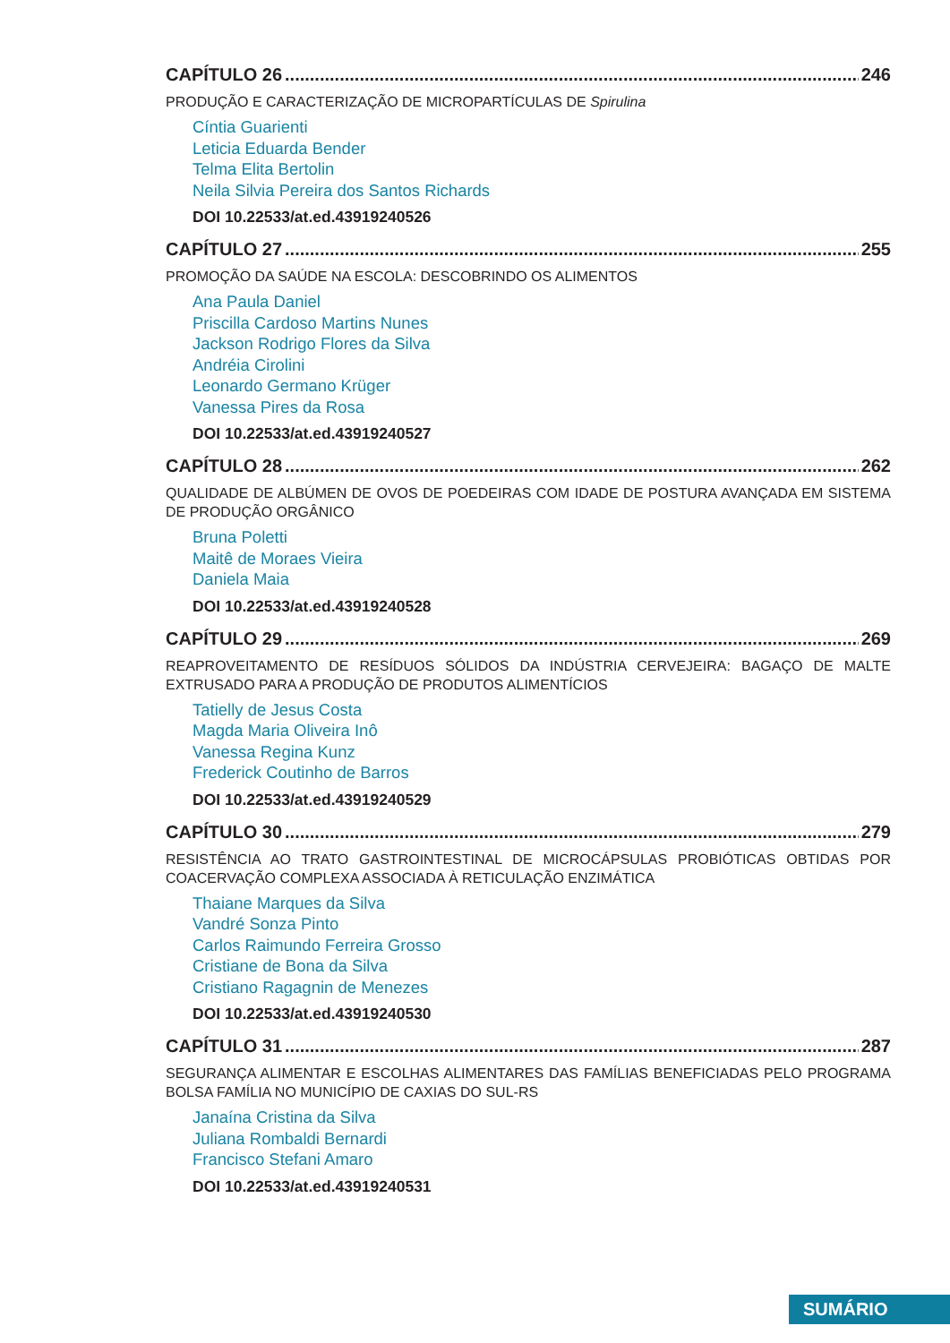CAPÍTULO 26 246
PRODUÇÃO E CARACTERIZAÇÃO DE MICROPARTÍCULAS DE Spirulina
Cíntia Guarienti
Leticia Eduarda Bender
Telma Elita Bertolin
Neila Silvia Pereira dos Santos Richards
DOI 10.22533/at.ed.43919240526
CAPÍTULO 27 255
PROMOÇÃO DA SAÚDE NA ESCOLA: DESCOBRINDO OS ALIMENTOS
Ana Paula Daniel
Priscilla Cardoso Martins Nunes
Jackson Rodrigo Flores da Silva
Andréia Cirolini
Leonardo Germano Krüger
Vanessa Pires da Rosa
DOI 10.22533/at.ed.43919240527
CAPÍTULO 28 262
QUALIDADE DE ALBÚMEN DE OVOS DE POEDEIRAS COM IDADE DE POSTURA AVANÇADA EM SISTEMA DE PRODUÇÃO ORGÂNICO
Bruna Poletti
Maitê de Moraes Vieira
Daniela Maia
DOI 10.22533/at.ed.43919240528
CAPÍTULO 29 269
REAPROVEITAMENTO DE RESÍDUOS SÓLIDOS DA INDÚSTRIA CERVEJEIRA: BAGAÇO DE MALTE EXTRUSADO PARA A PRODUÇÃO DE PRODUTOS ALIMENTÍCIOS
Tatielly de Jesus Costa
Magda Maria Oliveira Inô
Vanessa Regina Kunz
Frederick Coutinho de Barros
DOI 10.22533/at.ed.43919240529
CAPÍTULO 30 279
RESISTÊNCIA AO TRATO GASTROINTESTINAL DE MICROCÁPSULAS PROBIÓTICAS OBTIDAS POR COACERVAÇÃO COMPLEXA ASSOCIADA À RETICULAÇÃO ENZIMÁTICA
Thaiane Marques da Silva
Vandré Sonza Pinto
Carlos Raimundo Ferreira Grosso
Cristiane de Bona da Silva
Cristiano Ragagnin de Menezes
DOI 10.22533/at.ed.43919240530
CAPÍTULO 31 287
SEGURANÇA ALIMENTAR E ESCOLHAS ALIMENTARES DAS FAMÍLIAS BENEFICIADAS PELO PROGRAMA BOLSA FAMÍLIA NO MUNICÍPIO DE CAXIAS DO SUL-RS
Janaína Cristina da Silva
Juliana Rombaldi Bernardi
Francisco Stefani Amaro
DOI 10.22533/at.ed.43919240531
SUMÁRIO